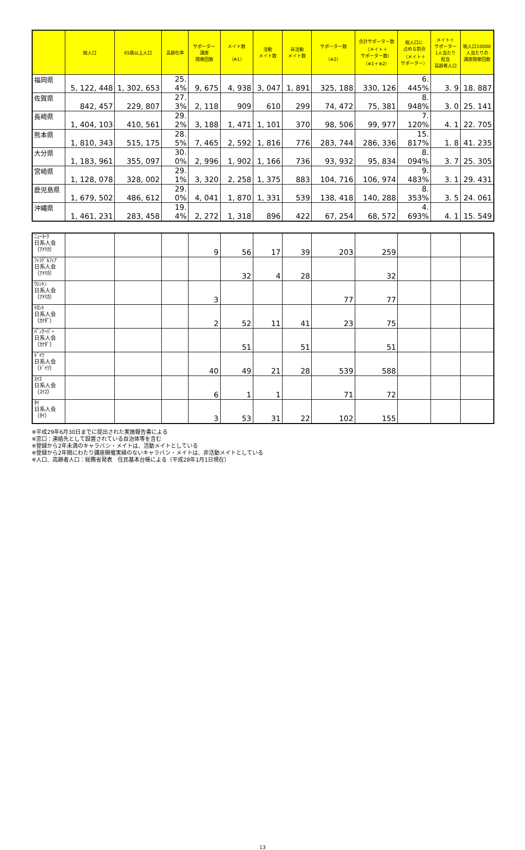| | 総人口 | 65歳以上人口 | 高齢化率 | サポーター 講座 開催回数 | メイト数 （※1） | 活動 メイト数 | 非活動 メイト数 | サポーター数 （※2） | 合計サポーター数 （メイト＋ サポーター数） （※1＋※2） | 総人口に 占める割合 （メイト＋ サポーター） | メイト＋ サポーター 1人当たり 担当 高齢者人口 | 総人口10000 人当たりの 講座開催回数 |
| --- | --- | --- | --- | --- | --- | --- | --- | --- | --- | --- | --- | --- |
| 福岡県 | 5, 122, 448 | 1, 302, 653 | 25. 4% | 9, 675 | 4, 938 | 3, 047 | 1, 891 | 325, 188 | 330, 126 | 6. 445% | 3. 9 | 18. 887 |
| 佐賀県 | 842, 457 | 229, 807 | 27. 3% | 2, 118 | 909 | 610 | 299 | 74, 472 | 75, 381 | 8. 948% | 3. 0 | 25. 141 |
| 長崎県 | 1, 404, 103 | 410, 561 | 29. 2% | 3, 188 | 1, 471 | 1, 101 | 370 | 98, 506 | 99, 977 | 7. 120% | 4. 1 | 22. 705 |
| 熊本県 | 1, 810, 343 | 515, 175 | 28. 5% | 7, 465 | 2, 592 | 1, 816 | 776 | 283, 744 | 286, 336 | 15. 817% | 1. 8 | 41. 235 |
| 大分県 | 1, 183, 961 | 355, 097 | 30. 0% | 2, 996 | 1, 902 | 1, 166 | 736 | 93, 932 | 95, 834 | 8. 094% | 3. 7 | 25. 305 |
| 宮崎県 | 1, 128, 078 | 328, 002 | 29. 1% | 3, 320 | 2, 258 | 1, 375 | 883 | 104, 716 | 106, 974 | 9. 483% | 3. 1 | 29. 431 |
| 鹿児島県 | 1, 679, 502 | 486, 612 | 29. 0% | 4, 041 | 1, 870 | 1, 331 | 539 | 138, 418 | 140, 288 | 8. 353% | 3. 5 | 24. 061 |
| 沖縄県 | 1, 461, 231 | 283, 458 | 19. 4% | 2, 272 | 1, 318 | 896 | 422 | 67, 254 | 68, 572 | 4. 693% | 4. 1 | 15. 549 |
| ﾆｭｰﾖｰｸ 日系人会 （ｱﾒﾘｶ） | | | | 9 | 56 | 17 | 39 | 203 | 259 | | | |
| ﾌｨﾗﾃﾞﾙﾌｨｱ 日系人会 （ｱﾒﾘｶ） | | | | | 32 | 4 | 28 | | 32 | | | |
| ﾜｼﾝﾄﾝ 日系人会 （ｱﾒﾘｶ） | | | | 3 | | | | 77 | 77 | | | |
| ﾄﾛﾝﾄ 日系人会 （ｶﾅﾀﾞ） | | | | 2 | 52 | 11 | 41 | 23 | 75 | | | |
| ﾊﾞﾝｸｰﾊﾞｰ 日系人会 （ｶﾅﾀﾞ） | | | | | 51 | | 51 | | 51 | | | |
| ﾄﾞｲﾂ 日系人会 （ﾄﾞｲﾂ） | | | | 40 | 49 | 21 | 28 | 539 | 588 | | | |
| ｽｲｽ 日系人会 （ｽｲｽ） | | | | 6 | 1 | 1 | | 71 | 72 | | | |
| ﾀｲ 日系人会 （ﾀｲ） | | | | 3 | 53 | 31 | 22 | 102 | 155 | | | |
※平成29年6月30日までに提出された実施報告書による
※窓口：連絡先として設置されている自治体等を含む
※登録から2年未満のキャラバン・メイトは、活動メイトとしている
※登録から2年間にわたり講座開催実績のないキャラバン・メイトは、非活動メイトとしている
※人口、高齢者人口：総務省発表　住民基本台帳による（平成28年1月1日現在）
13